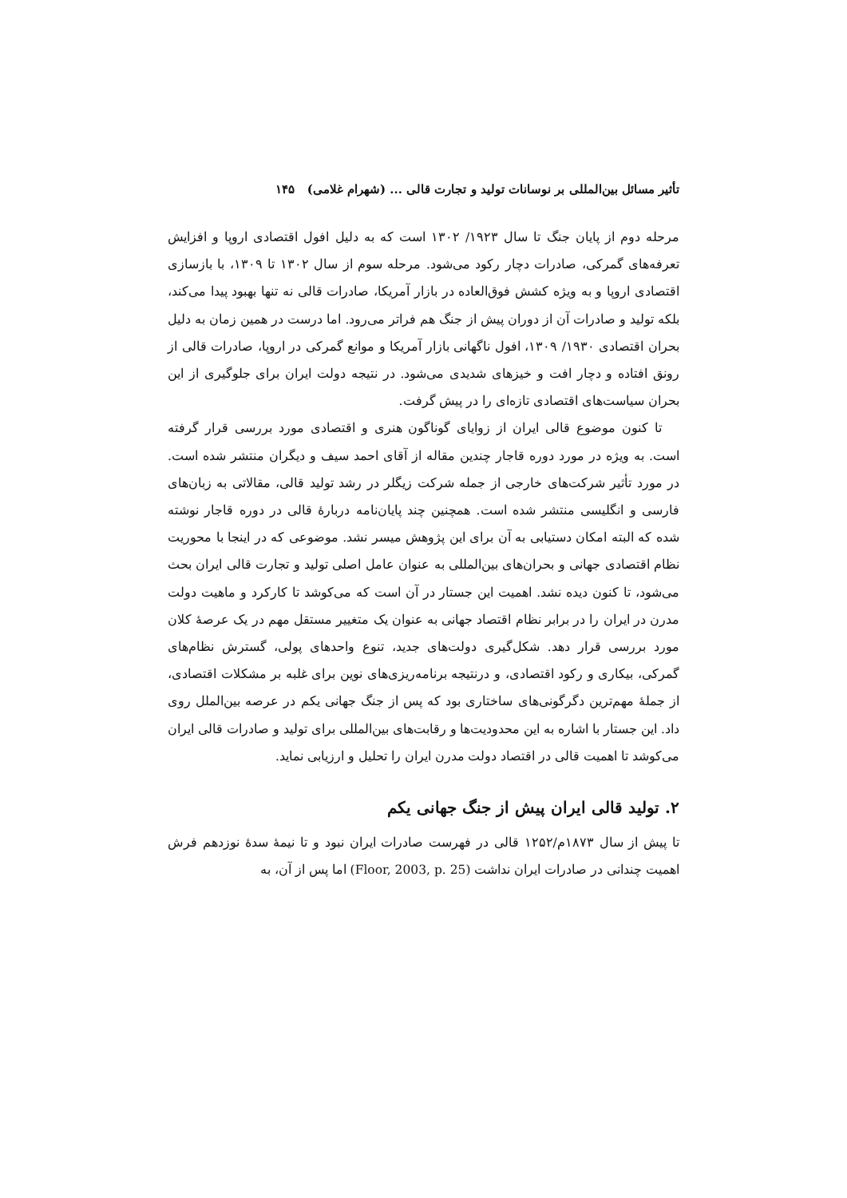تأثیر مسائل بین‌المللی بر نوسانات تولید و تجارت قالی ... (شهرام غلامی) ۱۴۵
مرحله دوم از پایان جنگ تا سال ۱۹۲۳/ ۱۳۰۲ است که به دلیل افول اقتصادی اروپا و افزایش تعرفه‌های گمرکی، صادرات دچار رکود می‌شود. مرحله سوم از سال ۱۳۰۲ تا ۱۳۰۹، با بازسازی اقتصادی اروپا و به ویژه کشش فوق‌العاده در بازار آمریکا، صادرات قالی نه تنها بهبود پیدا می‌کند، بلکه تولید و صادرات آن از دوران پیش از جنگ هم فراتر می‌رود. اما درست در همین زمان به دلیل بحران اقتصادی ۱۹۳۰/ ۱۳۰۹، افول ناگهانی بازار آمریکا و موانع گمرکی در اروپا، صادرات قالی از رونق افتاده و دچار افت و خیزهای شدیدی می‌شود. در نتیجه دولت ایران برای جلوگیری از این بحران سیاست‌های اقتصادی تازه‌ای را در پیش گرفت.
تا کنون موضوع قالی ایران از زوایای گوناگون هنری و اقتصادی مورد بررسی قرار گرفته است. به ویژه در مورد دوره قاجار چندین مقاله از آقای احمد سیف و دیگران منتشر شده است. در مورد تأثیر شرکت‌های خارجی از جمله شرکت زیگلر در رشد تولید قالی، مقالاتی به زبان‌های فارسی و انگلیسی منتشر شده است. همچنین چند پایان‌نامه دربارۀ قالی در دوره قاجار نوشته شده که البته امکان دستیابی به آن برای این پژوهش میسر نشد. موضوعی که در اینجا با محوریت نظام اقتصادی جهانی و بحران‌های بین‌المللی به عنوان عامل اصلی تولید و تجارت قالی ایران بحث می‌شود، تا کنون دیده نشد. اهمیت این جستار در آن است که می‌کوشد تا کارکرد و ماهیت دولت مدرن در ایران را در برابر نظام اقتصاد جهانی به عنوان یک متغییر مستقل مهم در یک عرصۀ کلان مورد بررسی قرار دهد. شکل‌گیری دولت‌های جدید، تنوع واحدهای پولی، گسترش نظام‌های گمرکی، بیکاری و رکود اقتصادی، و درنتیجه برنامه‌ریزی‌های نوین برای غلبه بر مشکلات اقتصادی، از جملۀ مهم‌ترین دگرگونی‌های ساختاری بود که پس از جنگ جهانی یکم در عرصه بین‌الملل روی داد. این جستار با اشاره به این محدودیت‌ها و رقابت‌های بین‌المللی برای تولید و صادرات قالی ایران می‌کوشد تا اهمیت قالی در اقتصاد دولت مدرن ایران را تحلیل و ارزیابی نماید.
۲. تولید قالی ایران پیش از جنگ جهانی یکم
تا پیش از سال ۱۸۷۳م/۱۲۵۲ قالی در فهرست صادرات ایران نبود و تا نیمۀ سدۀ نوزدهم فرش اهمیت چندانی در صادرات ایران نداشت (Floor, 2003, p. 25) اما پس از آن، به